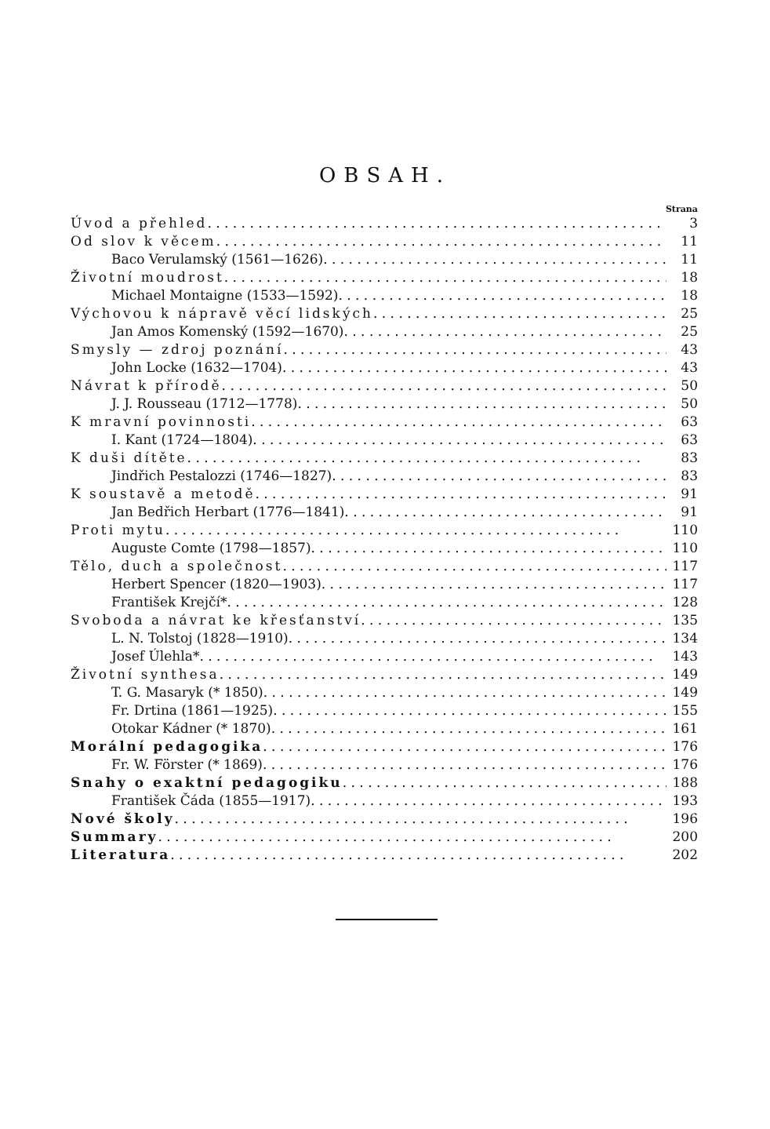OBSAH.
Strana
Úvod a přehled 3
Od slov k věcem 11
Baco Verulamský (1561—1626) 11
Životní moudrost 18
Michael Montaigne (1533—1592) 18
Výchovou k nápravě věcí lidských 25
Jan Amos Komenský (1592—1670) 25
Smysly — zdroj poznání 43
John Locke (1632—1704) 43
Návrat k přírodě 50
J. J. Rousseau (1712—1778) 50
K mravní povinnosti 63
I. Kant (1724—1804) 63
K duši dítěte 83
Jindřich Pestalozzi (1746—1827) 83
K soustavě a metodě 91
Jan Bedřich Herbart (1776—1841) 91
Proti mytu 110
Auguste Comte (1798—1857) 110
Tělo, duch a společnost 117
Herbert Spencer (1820—1903) 117
František Krejčí* 128
Svoboda a návrat ke křesťanství 135
L. N. Tolstoj (1828—1910) 134
Josef Úlehla* 143
Životní synthesa 149
T. G. Masaryk (* 1850) 149
Fr. Drtina (1861—1925) 155
Otokar Kádner (* 1870) 161
Morální pedagogika 176
Fr. W. Förster (* 1869) 176
Snahy o exaktní pedagogiku 188
František Čáda (1855—1917) 193
Nové školy 196
Summary 200
Literatura 202